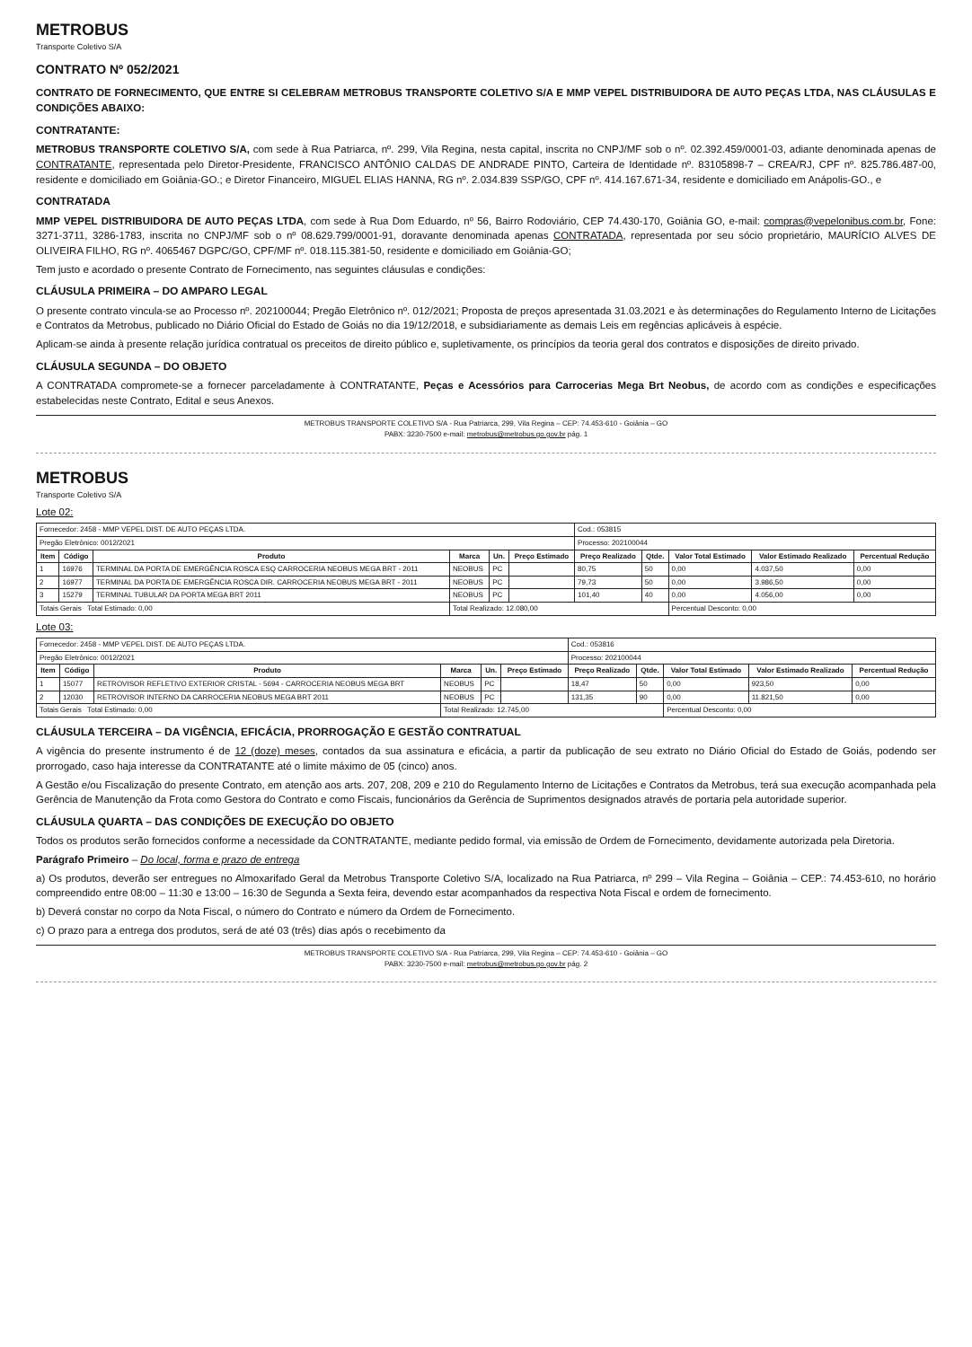METROBUS
Transporte Coletivo S/A
CONTRATO Nº 052/2021
CONTRATO DE FORNECIMENTO, QUE ENTRE SI CELEBRAM METROBUS TRANSPORTE COLETIVO S/A E MMP VEPEL DISTRIBUIDORA DE AUTO PEÇAS LTDA, NAS CLÁUSULAS E CONDIÇÕES ABAIXO:
CONTRATANTE:
METROBUS TRANSPORTE COLETIVO S/A, com sede à Rua Patriarca, nº. 299, Vila Regina, nesta capital, inscrita no CNPJ/MF sob o nº. 02.392.459/0001-03, adiante denominada apenas de CONTRATANTE, representada pelo Diretor-Presidente, FRANCISCO ANTÔNIO CALDAS DE ANDRADE PINTO, Carteira de Identidade nº. 83105898-7 – CREA/RJ, CPF nº. 825.786.487-00, residente e domiciliado em Goiânia-GO.; e Diretor Financeiro, MIGUEL ELIAS HANNA, RG nº. 2.034.839 SSP/GO, CPF nº. 414.167.671-34, residente e domiciliado em Anápolis-GO., e
CONTRATADA
MMP VEPEL DISTRIBUIDORA DE AUTO PEÇAS LTDA, com sede à Rua Dom Eduardo, nº 56, Bairro Rodoviário, CEP 74.430-170, Goiânia GO, e-mail: compras@vepelonibus.com.br, Fone: 3271-3711, 3286-1783, inscrita no CNPJ/MF sob o nº 08.629.799/0001-91, doravante denominada apenas CONTRATADA, representada por seu sócio proprietário, MAURÍCIO ALVES DE OLIVEIRA FILHO, RG nº. 4065467 DGPC/GO, CPF/MF nº. 018.115.381-50, residente e domiciliado em Goiânia-GO;
Tem justo e acordado o presente Contrato de Fornecimento, nas seguintes cláusulas e condições:
CLÁUSULA PRIMEIRA – DO AMPARO LEGAL
O presente contrato vincula-se ao Processo nº. 202100044; Pregão Eletrônico nº. 012/2021; Proposta de preços apresentada 31.03.2021 e às determinações do Regulamento Interno de Licitações e Contratos da Metrobus, publicado no Diário Oficial do Estado de Goiás no dia 19/12/2018, e subsidiariamente as demais Leis em regências aplicáveis à espécie.
Aplicam-se ainda à presente relação jurídica contratual os preceitos de direito público e, supletivamente, os princípios da teoria geral dos contratos e disposições de direito privado.
CLÁUSULA SEGUNDA – DO OBJETO
A CONTRATADA compromete-se a fornecer parceladamente à CONTRATANTE, Peças e Acessórios para Carrocerias Mega Brt Neobus, de acordo com as condições e especificações estabelecidas neste Contrato, Edital e seus Anexos.
METROBUS TRANSPORTE COLETIVO S/A - Rua Patriarca, 299, Vila Regina – CEP: 74.453-610 - Goiânia – GO
PABX: 3230-7500 e-mail: metrobus@metrobus.go.gov.br pág. 1
METROBUS
Transporte Coletivo S/A
Lote 02:
| Fornecedor: 2458 - MMP VEPEL DIST. DE AUTO PEÇAS LTDA. | | | | | | Cod.: 053815 | | | | |
| Pregão Eletrônico: 0012/2021 | | | | | | Processo: 202100044 | | | | |
| Item | Código | Produto | Marca | Un. | Preço Estimado | Preço Realizado | Qtde. | Valor Total Estimado | Valor Estimado Realizado | Percentual Redução |
| 1 | 16976 | TERMINAL DA PORTA DE EMERGÊNCIA ROSCA ESQ CARROCERIA NEOBUS MEGA BRT - 2011 | NEOBUS | PC | | 80,75 | 50 | 0,00 | 4.037,50 | 0,00 |
| 2 | 16977 | TERMINAL DA PORTA DE EMERGÊNCIA ROSCA DIR. CARROCERIA NEOBUS MEGA BRT - 2011 | NEOBUS | PC | | 79,73 | 50 | 0,00 | 3.986,50 | 0,00 |
| 3 | 15279 | TERMINAL TUBULAR DA PORTA MEGA BRT 2011 | NEOBUS | PC | | 101,40 | 40 | 0,00 | 4.056,00 | 0,00 |
| Totais Gerais Total Estimado: 0,00 | | | Total Realizado: 12.080,00 | | | | | Percentual Desconto: 0,00 | | |
Lote 03:
| Fornecedor: 2458 - MMP VEPEL DIST. DE AUTO PEÇAS LTDA. | | | | | | Cod.: 053816 | | | | |
| Pregão Eletrônico: 0012/2021 | | | | | | Processo: 202100044 | | | | |
| Item | Código | Produto | Marca | Un. | Preço Estimado | Preço Realizado | Qtde. | Valor Total Estimado | Valor Estimado Realizado | Percentual Redução |
| 1 | 15077 | RETROVISOR REFLETIVO EXTERIOR CRISTAL - 5694 - CARROCERIA NEOBUS MEGA BRT | NEOBUS | PC | | 18,47 | 50 | 0,00 | 923,50 | 0,00 |
| 2 | 12030 | RETROVISOR INTERNO DA CARROCERIA NEOBUS MEGA BRT 2011 | NEOBUS | PC | | 131,35 | 90 | 0,00 | 11.821,50 | 0,00 |
| Totais Gerais Total Estimado: 0,00 | | | Total Realizado: 12.745,00 | | | | | Percentual Desconto: 0,00 | | |
CLÁUSULA TERCEIRA – DA VIGÊNCIA, EFICÁCIA, PRORROGAÇÃO E GESTÃO CONTRATUAL
A vigência do presente instrumento é de 12 (doze) meses, contados da sua assinatura e eficácia, a partir da publicação de seu extrato no Diário Oficial do Estado de Goiás, podendo ser prorrogado, caso haja interesse da CONTRATANTE até o limite máximo de 05 (cinco) anos.
A Gestão e/ou Fiscalização do presente Contrato, em atenção aos arts. 207, 208, 209 e 210 do Regulamento Interno de Licitações e Contratos da Metrobus, terá sua execução acompanhada pela Gerência de Manutenção da Frota como Gestora do Contrato e como Fiscais, funcionários da Gerência de Suprimentos designados através de portaria pela autoridade superior.
CLÁUSULA QUARTA – DAS CONDIÇÕES DE EXECUÇÃO DO OBJETO
Todos os produtos serão fornecidos conforme a necessidade da CONTRATANTE, mediante pedido formal, via emissão de Ordem de Fornecimento, devidamente autorizada pela Diretoria.
Parágrafo Primeiro – Do local, forma e prazo de entrega
a) Os produtos, deverão ser entregues no Almoxarifado Geral da Metrobus Transporte Coletivo S/A, localizado na Rua Patriarca, nº 299 – Vila Regina – Goiânia – CEP.: 74.453-610, no horário compreendido entre 08:00 – 11:30 e 13:00 – 16:30 de Segunda a Sexta feira, devendo estar acompanhados da respectiva Nota Fiscal e ordem de fornecimento.
b) Deverá constar no corpo da Nota Fiscal, o número do Contrato e número da Ordem de Fornecimento.
c) O prazo para a entrega dos produtos, será de até 03 (três) dias após o recebimento da
METROBUS TRANSPORTE COLETIVO S/A - Rua Patriarca, 299, Vila Regina – CEP: 74.453-610 - Goiânia – GO
PABX: 3230-7500 e-mail: metrobus@metrobus.go.gov.br pág. 2